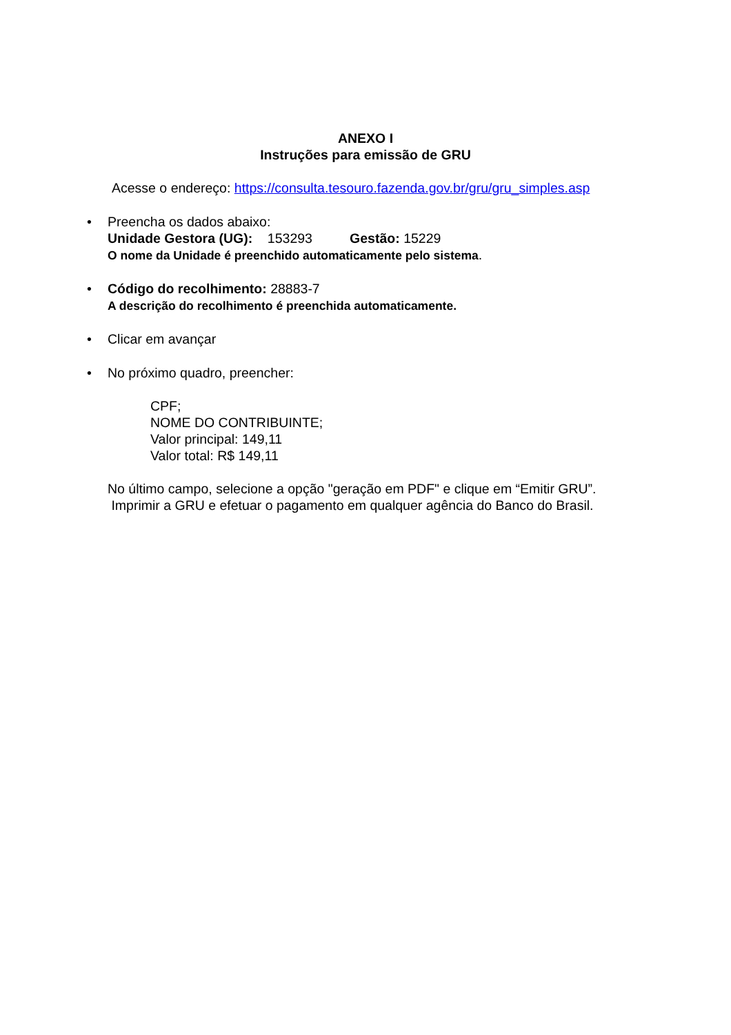ANEXO I
Instruções para emissão de GRU
Acesse o endereço: https://consulta.tesouro.fazenda.gov.br/gru/gru_simples.asp
• Preencha os dados abaixo:
Unidade Gestora (UG): 153293 Gestão: 15229
O nome da Unidade é preenchido automaticamente pelo sistema.
• Código do recolhimento: 28883-7
A descrição do recolhimento é preenchida automaticamente.
• Clicar em avançar
• No próximo quadro, preencher:
CPF;
NOME DO CONTRIBUINTE;
Valor principal: 149,11
Valor total: R$ 149,11
No último campo, selecione a opção "geração em PDF" e clique em “Emitir GRU”. Imprimir a GRU e efetuar o pagamento em qualquer agência do Banco do Brasil.